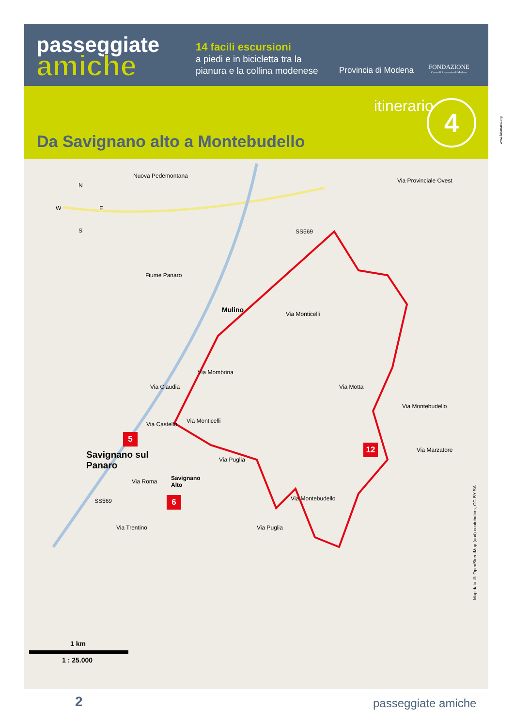passeggiate
amiche
14 facili escursioni
a piedi e in bicicletta tra la
pianura e la collina modenese
Provincia di Modena
FONDAZIONE
Cassa di Risparmio di Modena
itinerario 4
Da Savignano alto a Montebudello
Nuova Pedemontana
N
W E
S
Via Provinciale Ovest
SS569
Fiume Panaro
Mulino
Via Monticelli
Via Mombrina
Via Claudia Via Motta
Via Montebudello
Via Castello Via Monticelli
5
Savignano sul
Panaro
12
Via Puglia
Via Marzatore
Via Roma
Savignano
Alto
6
SS569 Via Montebudello
Via Puglia
Via Trentino
1 km
1 : 25.000
Map data © OpenStreetMap (and) contributors, CC-BY-SA
www.lalumaca.org
2 passeggiate amiche